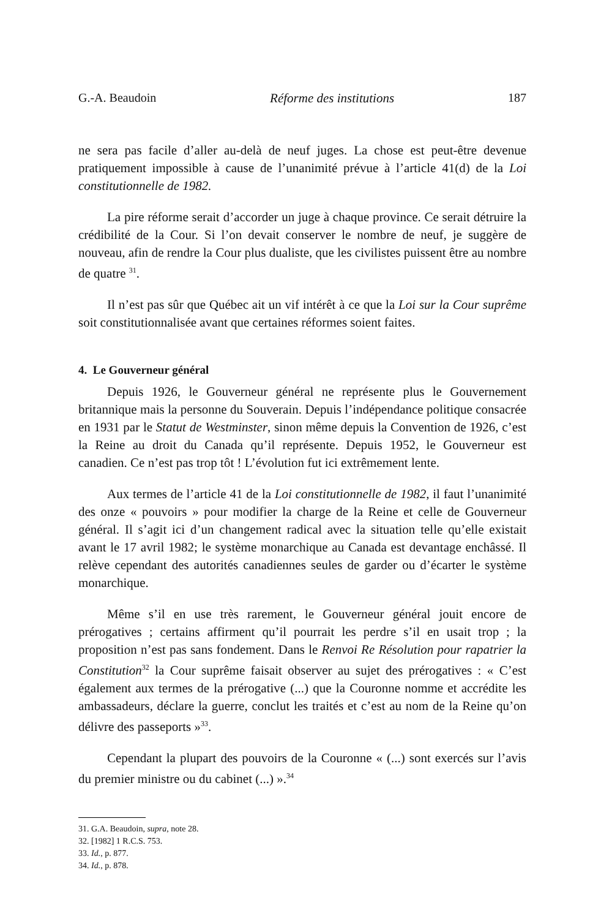G.-A. Beaudoin Réforme des institutions 187
ne sera pas facile d’aller au-delà de neuf juges. La chose est peut-être devenue pratiquement impossible à cause de l’unanimité prévue à l’article 41(d) de la Loi constitutionnelle de 1982.
La pire réforme serait d’accorder un juge à chaque province. Ce serait détruire la crédibilité de la Cour. Si l’on devait conserver le nombre de neuf, je suggère de nouveau, afin de rendre la Cour plus dualiste, que les civilistes puissent être au nombre de quatre <sup>31</sup>.
Il n’est pas sûr que Québec ait un vif intérêt à ce que la Loi sur la Cour suprême soit constitutionnalisée avant que certaines réformes soient faites.
4. Le Gouverneur général
Depuis 1926, le Gouverneur général ne représente plus le Gouvernement britannique mais la personne du Souverain. Depuis l’indépendance politique consacrée en 1931 par le Statut de Westminster, sinon même depuis la Convention de 1926, c’est la Reine au droit du Canada qu’il représente. Depuis 1952, le Gouverneur est canadien. Ce n’est pas trop tôt ! L’évolution fut ici extrêmement lente.
Aux termes de l’article 41 de la Loi constitutionnelle de 1982, il faut l’unanimité des onze « pouvoirs » pour modifier la charge de la Reine et celle de Gouverneur général. Il s’agit ici d’un changement radical avec la situation telle qu’elle existait avant le 17 avril 1982; le système monarchique au Canada est devantage enchâssé. Il relève cependant des autorités canadiennes seules de garder ou d’écarter le système monarchique.
Même s’il en use très rarement, le Gouverneur général jouit encore de prérogatives ; certains affirment qu’il pourrait les perdre s’il en usait trop ; la proposition n’est pas sans fondement. Dans le Renvoi Re Résolution pour rapatrier la Constitution<sup>32</sup> la Cour suprême faisait observer au sujet des prérogatives : « C’est également aux termes de la prérogative (...) que la Couronne nomme et accrédite les ambassadeurs, déclare la guerre, conclut les traités et c’est au nom de la Reine qu’on délivre des passeports »<sup>33</sup>.
Cependant la plupart des pouvoirs de la Couronne « (...) sont exercés sur l’avis du premier ministre ou du cabinet (...) ».<sup>34</sup>
31. G.A. Beaudoin, supra, note 28.
32. [1982] 1 R.C.S. 753.
33. Id., p. 877.
34. Id., p. 878.